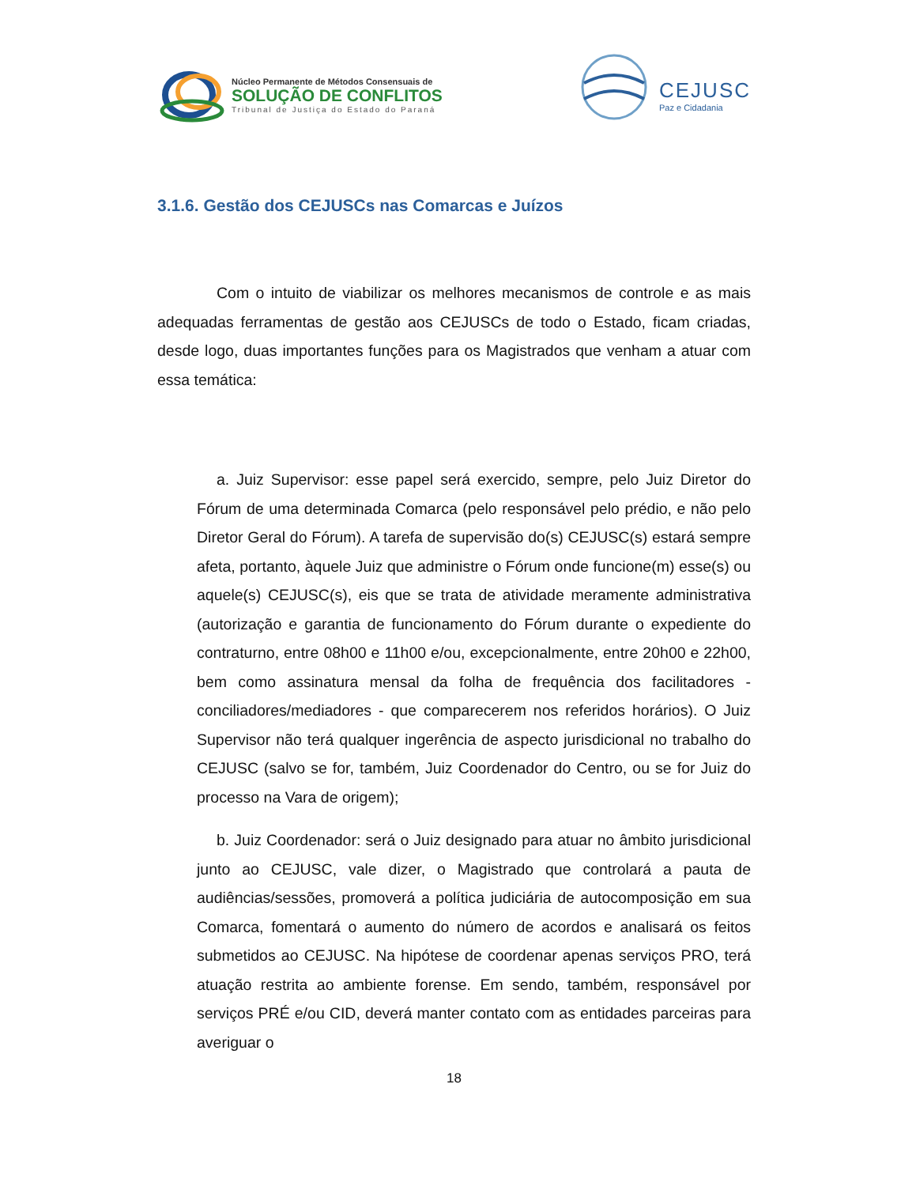Núcleo Permanente de Métodos Consensuais de
SOLUÇÃO DE CONFLITOS
Tribunal de Justiça do Estado do Paraná
CEJUSC
Paz e Cidadania
3.1.6. Gestão dos CEJUSCs nas Comarcas e Juízos
Com o intuito de viabilizar os melhores mecanismos de controle e as mais adequadas ferramentas de gestão aos CEJUSCs de todo o Estado, ficam criadas, desde logo, duas importantes funções para os Magistrados que venham a atuar com essa temática:
a. Juiz Supervisor: esse papel será exercido, sempre, pelo Juiz Diretor do Fórum de uma determinada Comarca (pelo responsável pelo prédio, e não pelo Diretor Geral do Fórum). A tarefa de supervisão do(s) CEJUSC(s) estará sempre afeta, portanto, àquele Juiz que administre o Fórum onde funcione(m) esse(s) ou aquele(s) CEJUSC(s), eis que se trata de atividade meramente administrativa (autorização e garantia de funcionamento do Fórum durante o expediente do contraturno, entre 08h00 e 11h00 e/ou, excepcionalmente, entre 20h00 e 22h00, bem como assinatura mensal da folha de frequência dos facilitadores - conciliadores/mediadores - que comparecerem nos referidos horários). O Juiz Supervisor não terá qualquer ingerência de aspecto jurisdicional no trabalho do CEJUSC (salvo se for, também, Juiz Coordenador do Centro, ou se for Juiz do processo na Vara de origem);
b. Juiz Coordenador: será o Juiz designado para atuar no âmbito jurisdicional junto ao CEJUSC, vale dizer, o Magistrado que controlará a pauta de audiências/sessões, promoverá a política judiciária de autocomposição em sua Comarca, fomentará o aumento do número de acordos e analisará os feitos submetidos ao CEJUSC. Na hipótese de coordenar apenas serviços PRO, terá atuação restrita ao ambiente forense. Em sendo, também, responsável por serviços PRÉ e/ou CID, deverá manter contato com as entidades parceiras para averiguar o
18